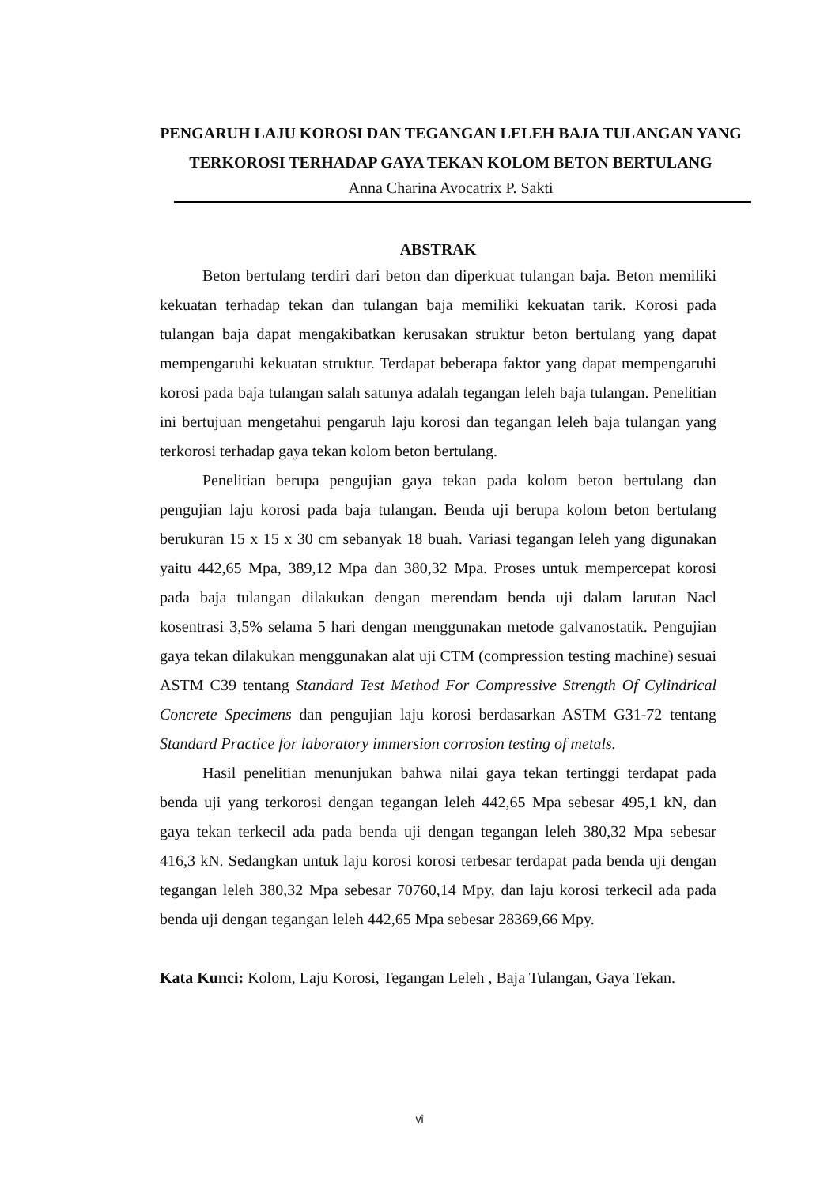PENGARUH LAJU KOROSI DAN TEGANGAN LELEH BAJA TULANGAN YANG TERKOROSI TERHADAP GAYA TEKAN KOLOM BETON BERTULANG
Anna Charina Avocatrix P. Sakti
ABSTRAK
Beton bertulang terdiri dari beton dan diperkuat tulangan baja. Beton memiliki kekuatan terhadap tekan dan tulangan baja memiliki kekuatan tarik. Korosi pada tulangan baja dapat mengakibatkan kerusakan struktur beton bertulang yang dapat mempengaruhi kekuatan struktur. Terdapat beberapa faktor yang dapat mempengaruhi korosi pada baja tulangan salah satunya adalah tegangan leleh baja tulangan. Penelitian ini bertujuan mengetahui pengaruh laju korosi dan tegangan leleh baja tulangan yang terkorosi terhadap gaya tekan kolom beton bertulang.
Penelitian berupa pengujian gaya tekan pada kolom beton bertulang dan pengujian laju korosi pada baja tulangan. Benda uji berupa kolom beton bertulang berukuran 15 x 15 x 30 cm sebanyak 18 buah. Variasi tegangan leleh yang digunakan yaitu 442,65 Mpa, 389,12 Mpa dan 380,32 Mpa. Proses untuk mempercepat korosi pada baja tulangan dilakukan dengan merendam benda uji dalam larutan Nacl kosentrasi 3,5% selama 5 hari dengan menggunakan metode galvanostatik. Pengujian gaya tekan dilakukan menggunakan alat uji CTM (compression testing machine) sesuai ASTM C39 tentang Standard Test Method For Compressive Strength Of Cylindrical Concrete Specimens dan pengujian laju korosi berdasarkan ASTM G31-72 tentang Standard Practice for laboratory immersion corrosion testing of metals.
Hasil penelitian menunjukan bahwa nilai gaya tekan tertinggi terdapat pada benda uji yang terkorosi dengan tegangan leleh 442,65 Mpa sebesar 495,1 kN, dan gaya tekan terkecil ada pada benda uji dengan tegangan leleh 380,32 Mpa sebesar 416,3 kN. Sedangkan untuk laju korosi korosi terbesar terdapat pada benda uji dengan tegangan leleh 380,32 Mpa sebesar 70760,14 Mpy, dan laju korosi terkecil ada pada benda uji dengan tegangan leleh 442,65 Mpa sebesar 28369,66 Mpy.
Kata Kunci: Kolom, Laju Korosi, Tegangan Leleh , Baja Tulangan, Gaya Tekan.
vi